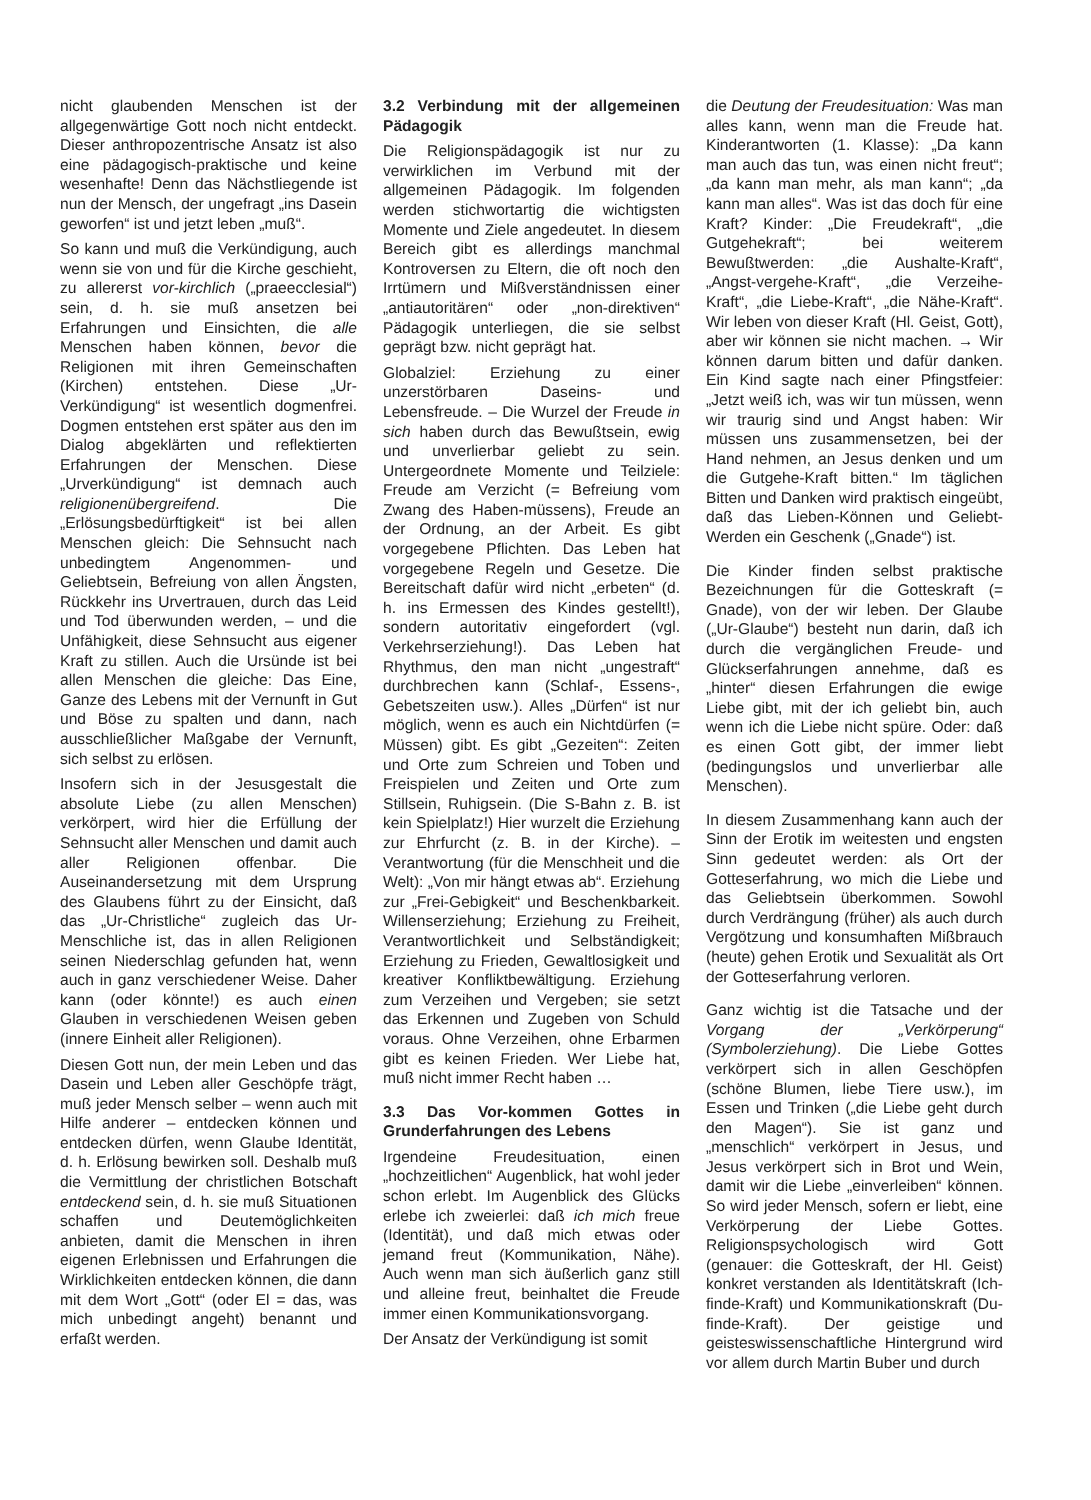nicht glaubenden Menschen ist der allgegenwärtige Gott noch nicht entdeckt. Dieser anthropozentrische Ansatz ist also eine pädagogisch-praktische und keine wesenhafte! Denn das Nächstliegende ist nun der Mensch, der ungefragt „ins Dasein geworfen“ ist und jetzt leben „muß“.
So kann und muß die Verkündigung, auch wenn sie von und für die Kirche geschieht, zu allererst vor-kirchlich („praeecclesial“) sein, d. h. sie muß ansetzen bei Erfahrungen und Einsichten, die alle Menschen haben können, bevor die Religionen mit ihren Gemeinschaften (Kirchen) entstehen. Diese „Ur-Verkündigung“ ist wesentlich dogmenfrei. Dogmen entstehen erst später aus den im Dialog abgeklärten und reflektierten Erfahrungen der Menschen. Diese „Urverkündigung“ ist demnach auch religionenübergreifend. Die „Erlösungsbedürftigkeit“ ist bei allen Menschen gleich: Die Sehnsucht nach unbedingtem Angenommen- und Geliebtsein, Befreiung von allen Ängsten, Rückkehr ins Urvertrauen, durch das Leid und Tod überwunden werden, – und die Unfähigkeit, diese Sehnsucht aus eigener Kraft zu stillen. Auch die Ursünde ist bei allen Menschen die gleiche: Das Eine, Ganze des Lebens mit der Vernunft in Gut und Böse zu spalten und dann, nach ausschließlicher Maßgabe der Vernunft, sich selbst zu erlösen.
Insofern sich in der Jesusgestalt die absolute Liebe (zu allen Menschen) verkörpert, wird hier die Erfüllung der Sehnsucht aller Menschen und damit auch aller Religionen offenbar. Die Auseinandersetzung mit dem Ursprung des Glaubens führt zu der Einsicht, daß das „Ur-Christliche“ zugleich das Ur-Menschliche ist, das in allen Religionen seinen Niederschlag gefunden hat, wenn auch in ganz verschiedener Weise. Daher kann (oder könnte!) es auch einen Glauben in verschiedenen Weisen geben (innere Einheit aller Religionen).
Diesen Gott nun, der mein Leben und das Dasein und Leben aller Geschöpfe trägt, muß jeder Mensch selber – wenn auch mit Hilfe anderer – entdecken können und entdecken dürfen, wenn Glaube Identität, d. h. Erlösung bewirken soll. Deshalb muß die Vermittlung der christlichen Botschaft entdeckend sein, d. h. sie muß Situationen schaffen und Deutemöglichkeiten anbieten, damit die Menschen in ihren eigenen Erlebnissen und Erfahrungen die Wirklichkeiten entdecken können, die dann mit dem Wort „Gott“ (oder El = das, was mich unbedingt angeht) benannt und erfaßt werden.
3.2 Verbindung mit der allgemeinen Pädagogik
Die Religionspädagogik ist nur zu verwirklichen im Verbund mit der allgemeinen Pädagogik. Im folgenden werden stichwortartig die wichtigsten Momente und Ziele angedeutet. In diesem Bereich gibt es allerdings manchmal Kontroversen zu Eltern, die oft noch den Irrtümern und Mißverständnissen einer „antiautoritären“ oder „non-direktiven“ Pädagogik unterliegen, die sie selbst geprägt bzw. nicht geprägt hat.
Globalziel: Erziehung zu einer unzerstörbaren Daseins- und Lebensfreude. – Die Wurzel der Freude in sich haben durch das Bewußtsein, ewig und unverlierbar geliebt zu sein. Untergeordnete Momente und Teilziele: Freude am Verzicht (= Befreiung vom Zwang des Haben-müssens), Freude an der Ordnung, an der Arbeit. Es gibt vorgegebene Pflichten. Das Leben hat vorgegebene Regeln und Gesetze. Die Bereitschaft dafür wird nicht „erbeten“ (d. h. ins Ermessen des Kindes gestellt!), sondern autoritativ eingefordert (vgl. Verkehrserziehung!). Das Leben hat Rhythmus, den man nicht „ungestraft“ durchbrechen kann (Schlaf-, Essens-, Gebetszeiten usw.). Alles „Dürfen“ ist nur möglich, wenn es auch ein Nichtdürfen (= Müssen) gibt. Es gibt „Gezeiten“: Zeiten und Orte zum Schreien und Toben und Freispielen und Zeiten und Orte zum Stillsein, Ruhigsein. (Die S-Bahn z. B. ist kein Spielplatz!) Hier wurzelt die Erziehung zur Ehrfurcht (z. B. in der Kirche). – Verantwortung (für die Menschheit und die Welt): „Von mir hängt etwas ab“. Erziehung zur „Frei-Gebigkeit“ und Beschenkbarkeit. Willenserziehung; Erziehung zu Freiheit, Verantwortlichkeit und Selbständigkeit; Erziehung zu Frieden, Gewaltlosigkeit und kreativer Konfliktbewältigung. Erziehung zum Verzeihen und Vergeben; sie setzt das Erkennen und Zugeben von Schuld voraus. Ohne Verzeihen, ohne Erbarmen gibt es keinen Frieden. Wer Liebe hat, muß nicht immer Recht haben …
3.3 Das Vor-kommen Gottes in Grunderfahrungen des Lebens
Irgendeine Freudesituation, einen „hochzeitlichen“ Augenblick, hat wohl jeder schon erlebt. Im Augenblick des Glücks erlebe ich zweierlei: daß ich mich freue (Identität), und daß mich etwas oder jemand freut (Kommunikation, Nähe). Auch wenn man sich äußerlich ganz still und alleine freut, beinhaltet die Freude immer einen Kommunikationsvorgang.
Der Ansatz der Verkündigung ist somit
die Deutung der Freudesituation: Was man alles kann, wenn man die Freude hat. Kinderantworten (1. Klasse): „Da kann man auch das tun, was einen nicht freut“; „da kann man mehr, als man kann“; „da kann man alles“. Was ist das doch für eine Kraft? Kinder: „Die Freudekraft“, „die Gutgehekraft“; bei weiterem Bewußtwerden: „die Aushalte-Kraft“, „Angst-vergehe-Kraft“, „die Verzeihe-Kraft“, „die Liebe-Kraft“, „die Nähe-Kraft“. Wir leben von dieser Kraft (Hl. Geist, Gott), aber wir können sie nicht machen. → Wir können darum bitten und dafür danken. Ein Kind sagte nach einer Pfingstfeier: „Jetzt weiß ich, was wir tun müssen, wenn wir traurig sind und Angst haben: Wir müssen uns zusammensetzen, bei der Hand nehmen, an Jesus denken und um die Gutgehe-Kraft bitten.“ Im täglichen Bitten und Danken wird praktisch eingeübt, daß das Lieben-Können und Geliebt-Werden ein Geschenk („Gnade“) ist.
Die Kinder finden selbst praktische Bezeichnungen für die Gotteskraft (= Gnade), von der wir leben. Der Glaube („Ur-Glaube“) besteht nun darin, daß ich durch die vergänglichen Freude- und Glückserfahrungen annehme, daß es „hinter“ diesen Erfahrungen die ewige Liebe gibt, mit der ich geliebt bin, auch wenn ich die Liebe nicht spüre. Oder: daß es einen Gott gibt, der immer liebt (bedingungslos und unverlierbar alle Menschen).
In diesem Zusammenhang kann auch der Sinn der Erotik im weitesten und engsten Sinn gedeutet werden: als Ort der Gotteserfahrung, wo mich die Liebe und das Geliebtsein überkommen. Sowohl durch Verdrängung (früher) als auch durch Vergötzung und konsumhaften Mißbrauch (heute) gehen Erotik und Sexualität als Ort der Gotteserfahrung verloren.
Ganz wichtig ist die Tatsache und der Vorgang der „Verkörperung“ (Symbolerziehung). Die Liebe Gottes verkörpert sich in allen Geschöpfen (schöne Blumen, liebe Tiere usw.), im Essen und Trinken („die Liebe geht durch den Magen“). Sie ist ganz und „menschlich“ verkörpert in Jesus, und Jesus verkörpert sich in Brot und Wein, damit wir die Liebe „einverleiben“ können. So wird jeder Mensch, sofern er liebt, eine Verkörperung der Liebe Gottes. Religionspsychologisch wird Gott (genauer: die Gotteskraft, der Hl. Geist) konkret verstanden als Identitätskraft (Ich-finde-Kraft) und Kommunikationskraft (Du-finde-Kraft). Der geistige und geisteswissenschaftliche Hintergrund wird vor allem durch Martin Buber und durch